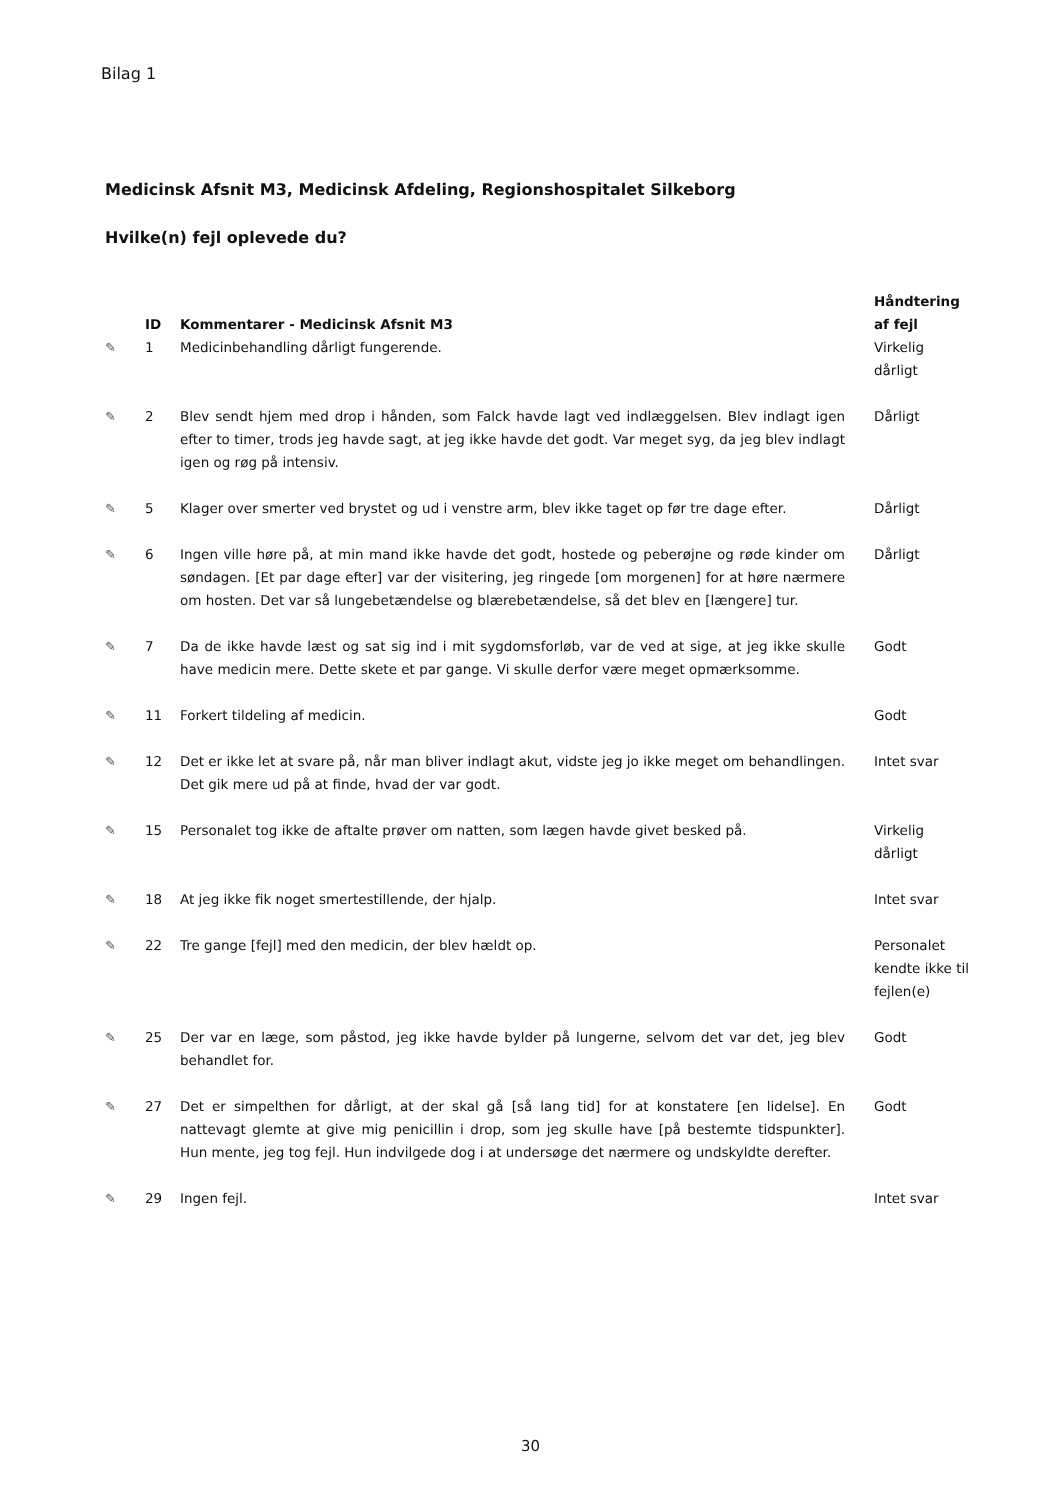Bilag 1
Medicinsk Afsnit M3, Medicinsk Afdeling, Regionshospitalet Silkeborg
Hvilke(n) fejl oplevede du?
| | ID | Kommentarer - Medicinsk Afsnit M3 | Håndtering af fejl |
| --- | --- | --- | --- |
| ✎ | 1 | Medicinbehandling dårligt fungerende. | Virkelig dårligt |
| ✎ | 2 | Blev sendt hjem med drop i hånden, som Falck havde lagt ved indlæggelsen. Blev indlagt igen efter to timer, trods jeg havde sagt, at jeg ikke havde det godt. Var meget syg, da jeg blev indlagt igen og røg på intensiv. | Dårligt |
| ✎ | 5 | Klager over smerter ved brystet og ud i venstre arm, blev ikke taget op før tre dage efter. | Dårligt |
| ✎ | 6 | Ingen ville høre på, at min mand ikke havde det godt, hostede og peberøjne og røde kinder om søndagen. [Et par dage efter] var der visitering, jeg ringede [om morgenen] for at høre nærmere om hosten. Det var så lungebetændelse og blærebetændelse, så det blev en [længere] tur. | Dårligt |
| ✎ | 7 | Da de ikke havde læst og sat sig ind i mit sygdomsforløb, var de ved at sige, at jeg ikke skulle have medicin mere. Dette skete et par gange. Vi skulle derfor være meget opmærksomme. | Godt |
| ✎ | 11 | Forkert tildeling af medicin. | Godt |
| ✎ | 12 | Det er ikke let at svare på, når man bliver indlagt akut, vidste jeg jo ikke meget om behandlingen. Det gik mere ud på at finde, hvad der var godt. | Intet svar |
| ✎ | 15 | Personalet tog ikke de aftalte prøver om natten, som lægen havde givet besked på. | Virkelig dårligt |
| ✎ | 18 | At jeg ikke fik noget smertestillende, der hjalp. | Intet svar |
| ✎ | 22 | Tre gange [fejl] med den medicin, der blev hældt op. | Personalet kendte ikke til fejlen(e) |
| ✎ | 25 | Der var en læge, som påstod, jeg ikke havde bylder på lungerne, selvom det var det, jeg blev behandlet for. | Godt |
| ✎ | 27 | Det er simpelthen for dårligt, at der skal gå [så lang tid] for at konstatere [en lidelse]. En nattevagt glemte at give mig penicillin i drop, som jeg skulle have [på bestemte tidspunkter]. Hun mente, jeg tog fejl. Hun indvilgede dog i at undersøge det nærmere og undskyldte derefter. | Godt |
| ✎ | 29 | Ingen fejl. | Intet svar |
30